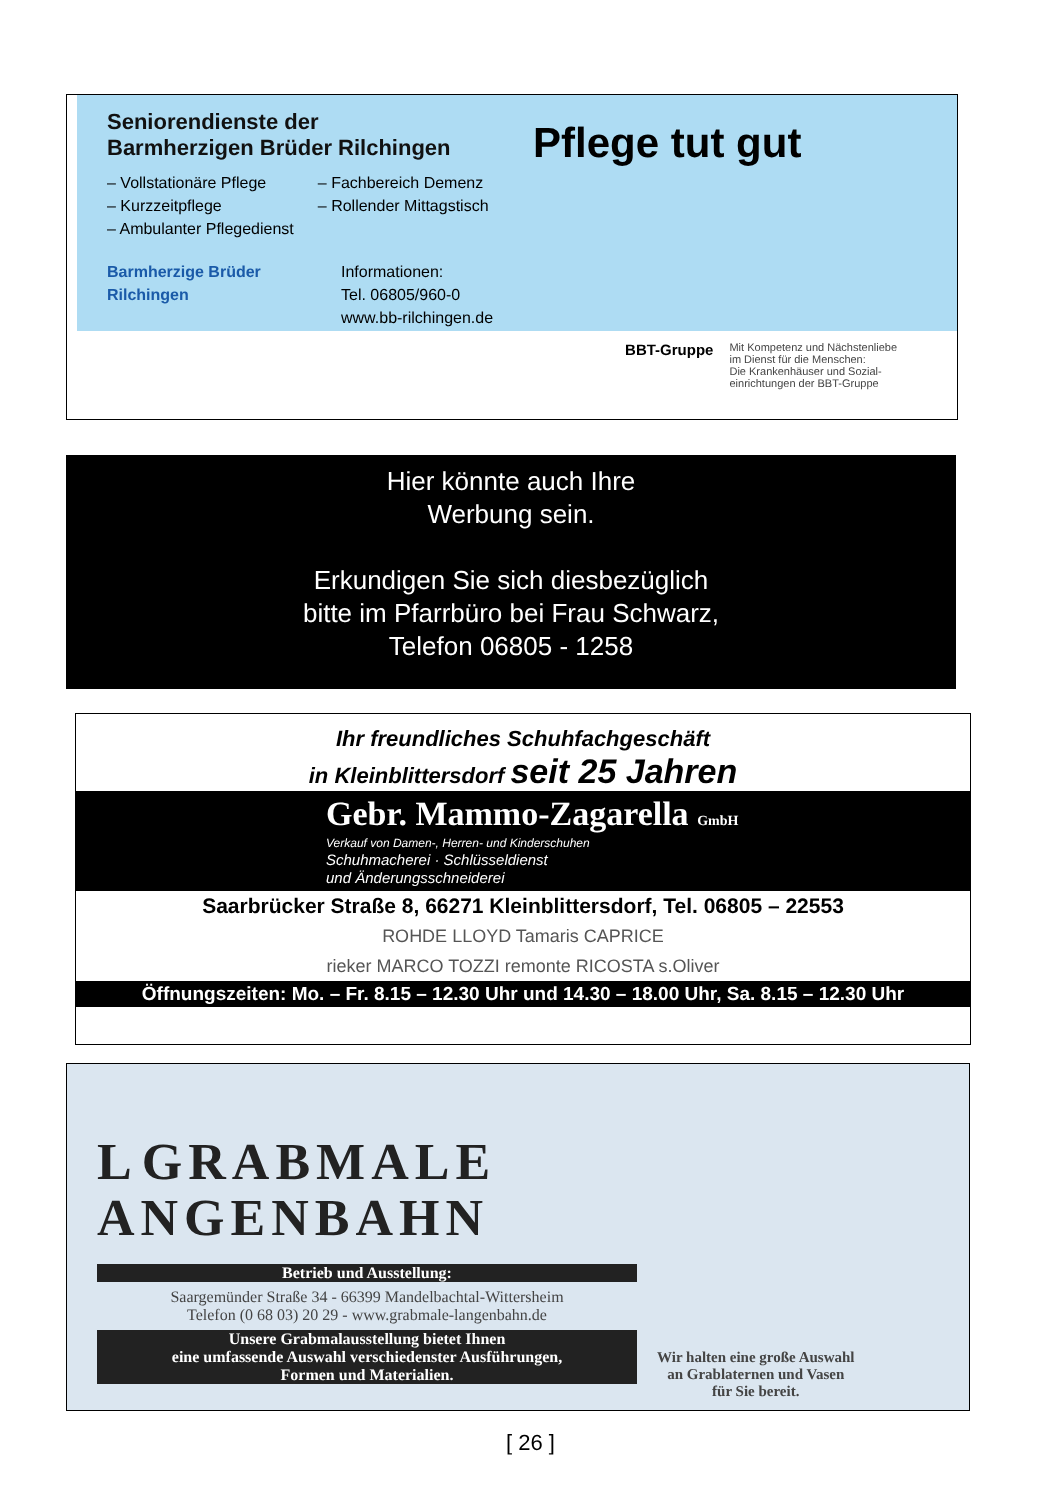Seniorendienste der
Barmherzigen Brüder Rilchingen
– Vollstationäre Pflege
– Kurzzeitpflege
– Ambulanter Pflegedienst
– Fachbereich Demenz
– Rollender Mittagstisch
Barmherzige Brüder
Rilchingen
Informationen:
Tel. 06805/960-0
www.bb-rilchingen.de
Pflege tut gut
BBT-Gruppe
Mit Kompetenz und Nächstenliebe
im Dienst für die Menschen:
Die Krankenhäuser und Sozial-
einrichtungen der BBT-Gruppe
Hier könnte auch Ihre
Werbung sein.
Erkundigen Sie sich diesbezüglich
bitte im Pfarrbüro bei Frau Schwarz,
Telefon 06805 - 1258
Ihr freundliches Schuhfachgeschäft
in Kleinblittersdorf seit 25 Jahren
Gebr. Mammo-Zagarella GmbH
Verkauf von Damen-, Herren- und Kinderschuhen
Schuhmacherei · Schlüsseldienst
und Änderungsschneiderei
Saarbrücker Straße 8, 66271 Kleinblittersdorf, Tel. 06805 – 22553
ROHDE LLOYD Tamaris CAPRICE
rieker MARCO TOZZI remonte RICOSTA s.Oliver
Öffnungszeiten: Mo. – Fr. 8.15 – 12.30 Uhr und 14.30 – 18.00 Uhr, Sa. 8.15 – 12.30 Uhr
L GRABMALE
ANGENBAHN
Betrieb und Ausstellung:
Saargemünder Straße 34 - 66399 Mandelbachtal-Wittersheim
Telefon (0 68 03) 20 29 - www.grabmale-langenbahn.de
Unsere Grabmalausstellung bietet Ihnen
eine umfassende Auswahl verschiedenster Ausführungen,
Formen und Materialien.
Wir halten eine große Auswahl
an Grablaternen und Vasen
für Sie bereit.
[ 26 ]